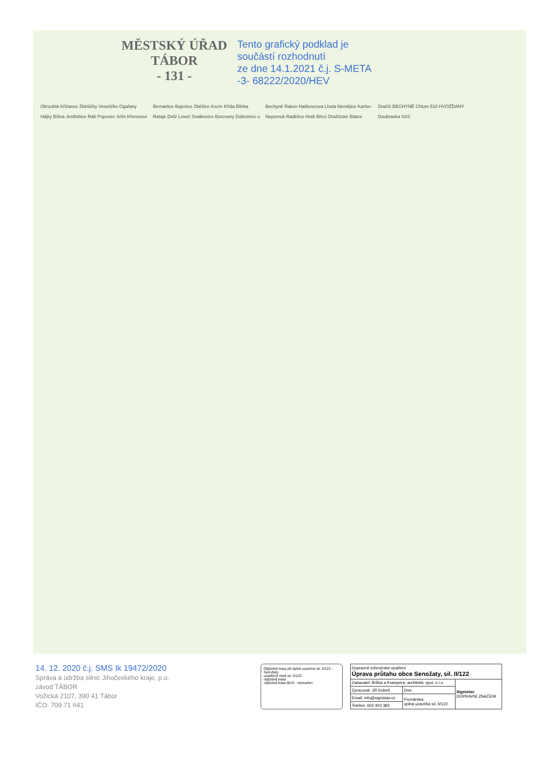MĚSTSKÝ ÚŘAD
TÁBOR
- 131 -
Tento grafický podklad je
součástí rozhodnutí
ze dne 14.1.2021 č.j. S-META
-3- 68222/2020/HEV
Okrouhlá Křižanov Zběšičky Veselíčko Ogařany Hájky Bílina Jestřebice Ráb Popovec Srlín Křenovice Bernartice Bojenice Zběšice Kozín Křída Blinka Rataje Dvůr Loveč Svatkovice Borovany Dobronice u Bechyně Rakov Haškovcova Lhota Nemějice Karlov-Nepomuk Radětice Hutě Březí Dražičské Blatce Dražíč BECHYNĚ Chlum 510 HVOŽĎANY Doubravka SSS
14. 12. 2020 č.j. SMS Ik 19472/2020
Správa a údržba silnic Jihočeského kraje, p.o.
závod TÁBOR
Vožická 2107, 390 41 Tábor
IČO: 709 71 641
Objízdné trasy při úplné uzavírce sil. II/122 - Senožaty
uzavřený úsek sil. II/122
objízdná trasa
objízdná trasa BUS - neznačen
| Dopravně inženýrské opatření Úprava průtahu obce Senožaty, sil. II/122 | | |
| Zadavatel: Brůha a Krampera, architekti, spol. s r.o. | | Signistav DOPRAVNÍ ZNAČENÍ |
| Zpracoval: Jiří Kubeš | Dne: | |
| Email: info@signistav.cz | Poznámka: úplná uzavírka sil. II/122 | |
| Telefon: 602 403 383 | | |